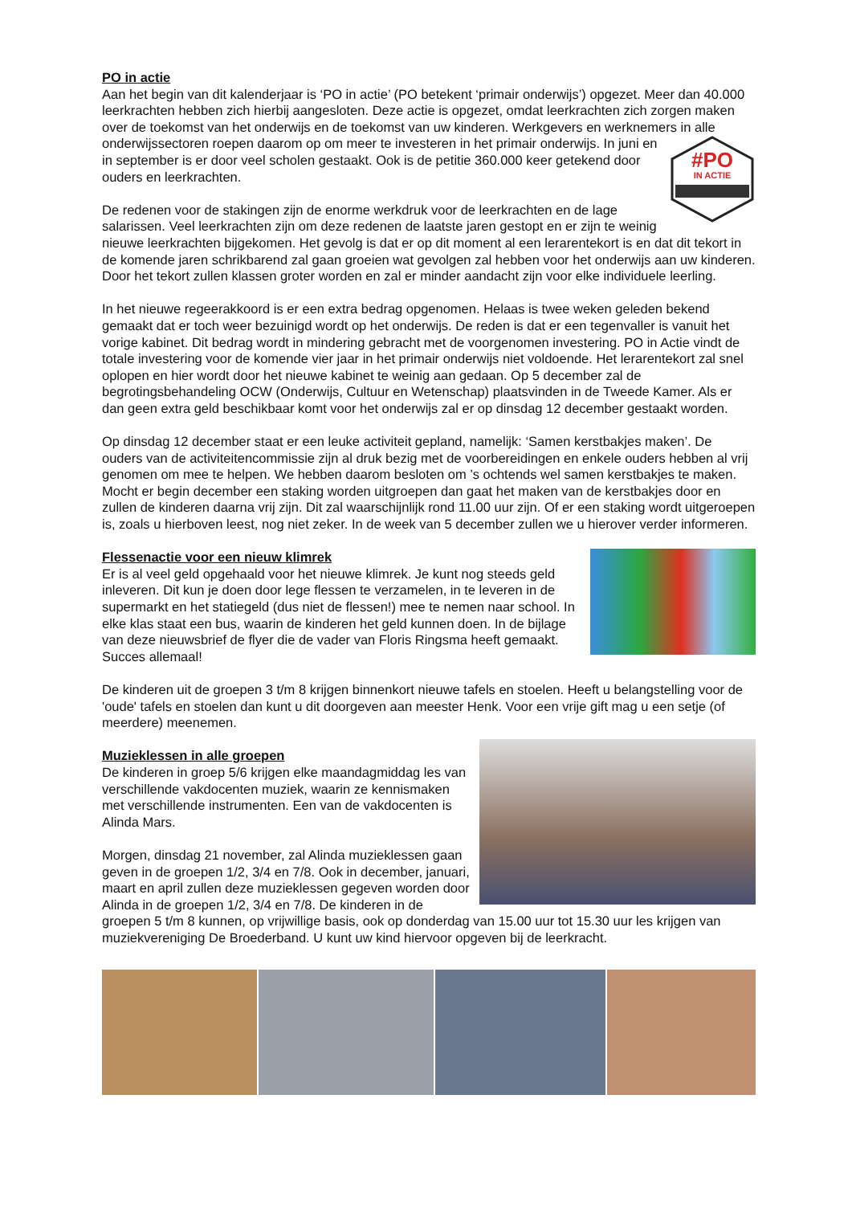PO in actie
Aan het begin van dit kalenderjaar is ‘PO in actie’ (PO betekent ‘primair onderwijs’) opgezet. Meer dan 40.000 leerkrachten hebben zich hierbij aangesloten. Deze actie is opgezet, omdat leerkrachten zich zorgen maken over de toekomst van het onderwijs en de toekomst van uw kinderen. Werkgevers en werknemers in alle onderwijssectoren roepen daarom op om meer te investeren in
#PO
IN ACTIE
het primair onderwijs. In juni en in september is er door veel scholen gestaakt. Ook is de petitie 360.000 keer getekend door ouders en leerkrachten.
De redenen voor de stakingen zijn de enorme werkdruk voor de leerkrachten en de lage salarissen. Veel leerkrachten zijn om deze redenen de laatste jaren gestopt en er zijn te weinig nieuwe leerkrachten bijgekomen. Het gevolg is dat er op dit moment al een lerarentekort is en dat dit tekort in de komende jaren schrikbarend zal gaan groeien wat gevolgen zal hebben voor het onderwijs aan uw kinderen. Door het tekort zullen klassen groter worden en zal er minder aandacht zijn voor elke individuele leerling.
In het nieuwe regeerakkoord is er een extra bedrag opgenomen. Helaas is twee weken geleden bekend gemaakt dat er toch weer bezuinigd wordt op het onderwijs. De reden is dat er een tegenvaller is vanuit het vorige kabinet. Dit bedrag wordt in mindering gebracht met de voorgenomen investering. PO in Actie vindt de totale investering voor de komende vier jaar in het primair onderwijs niet voldoende. Het lerarentekort zal snel oplopen en hier wordt door het nieuwe kabinet te weinig aan gedaan. Op 5 december zal de begrotingsbehandeling OCW (Onderwijs, Cultuur en Wetenschap) plaatsvinden in de Tweede Kamer. Als er dan geen extra geld beschikbaar komt voor het onderwijs zal er op dinsdag 12 december gestaakt worden.
Op dinsdag 12 december staat er een leuke activiteit gepland, namelijk: ‘Samen kerstbakjes maken’. De ouders van de activiteitencommissie zijn al druk bezig met de voorbereidingen en enkele ouders hebben al vrij genomen om mee te helpen. We hebben daarom besloten om ’s ochtends wel samen kerstbakjes te maken. Mocht er begin december een staking worden uitgroepen dan gaat het maken van de kerstbakjes door en zullen de kinderen daarna vrij zijn. Dit zal waarschijnlijk rond 11.00 uur zijn. Of er een staking wordt uitgeroepen is, zoals u hierboven leest, nog niet zeker. In de week van 5 december zullen we u hierover verder informeren.
Flessenactie voor een nieuw klimrek
Er is al veel geld opgehaald voor het nieuwe klimrek. Je kunt nog steeds geld inleveren. Dit kun je doen door lege flessen te verzamelen, in te leveren in de supermarkt en het statiegeld (dus niet de flessen!) mee te nemen naar school. In elke klas staat een bus, waarin de kinderen het geld kunnen doen. In de bijlage van deze nieuwsbrief de flyer die de vader van Floris Ringsma heeft gemaakt. Succes allemaal!
De kinderen uit de groepen 3 t/m 8 krijgen binnenkort nieuwe tafels en stoelen. Heeft u belangstelling voor de 'oude' tafels en stoelen dan kunt u dit doorgeven aan meester Henk. Voor een vrije gift mag u een setje (of meerdere) meenemen.
Muzieklessen in alle groepen
De kinderen in groep 5/6 krijgen elke maandagmiddag les van verschillende vakdocenten muziek, waarin ze kennismaken met verschillende instrumenten. Een van de vakdocenten is Alinda Mars.
Morgen, dinsdag 21 november, zal Alinda muzieklessen gaan geven in de groepen 1/2, 3/4 en 7/8. Ook in december, januari, maart en april zullen deze muzieklessen gegeven worden door Alinda in de groepen 1/2, 3/4 en 7/8. De kinderen in de groepen 5 t/m 8 kunnen, op vrijwillige basis, ook op donderdag van 15.00 uur tot 15.30 uur les krijgen van muziekvereniging De Broederband. U kunt uw kind hiervoor opgeven bij de leerkracht.